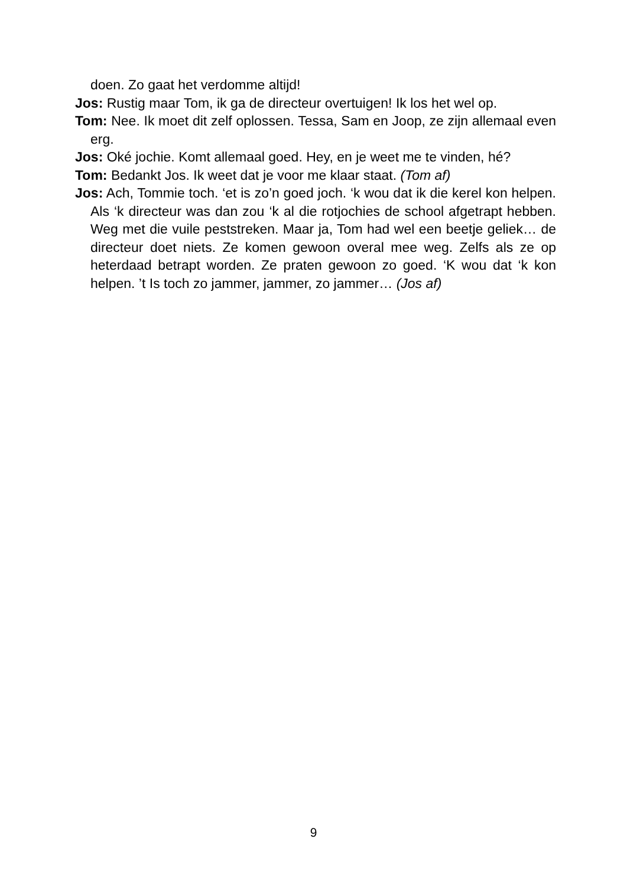doen. Zo gaat het verdomme altijd!
Jos: Rustig maar Tom, ik ga de directeur overtuigen! Ik los het wel op.
Tom: Nee. Ik moet dit zelf oplossen. Tessa, Sam en Joop, ze zijn allemaal even erg.
Jos: Oké jochie. Komt allemaal goed. Hey, en je weet me te vinden, hé?
Tom: Bedankt Jos. Ik weet dat je voor me klaar staat. (Tom af)
Jos: Ach, Tommie toch. ‘et is zo’n goed joch. ‘k wou dat ik die kerel kon helpen. Als ‘k directeur was dan zou ‘k al die rotjochies de school afgetrapt hebben. Weg met die vuile peststreken. Maar ja, Tom had wel een beetje geliek… de directeur doet niets. Ze komen gewoon overal mee weg. Zelfs als ze op heterdaad betrapt worden. Ze praten gewoon zo goed. ‘K wou dat ‘k kon helpen. ’t Is toch zo jammer, jammer, zo jammer… (Jos af)
9